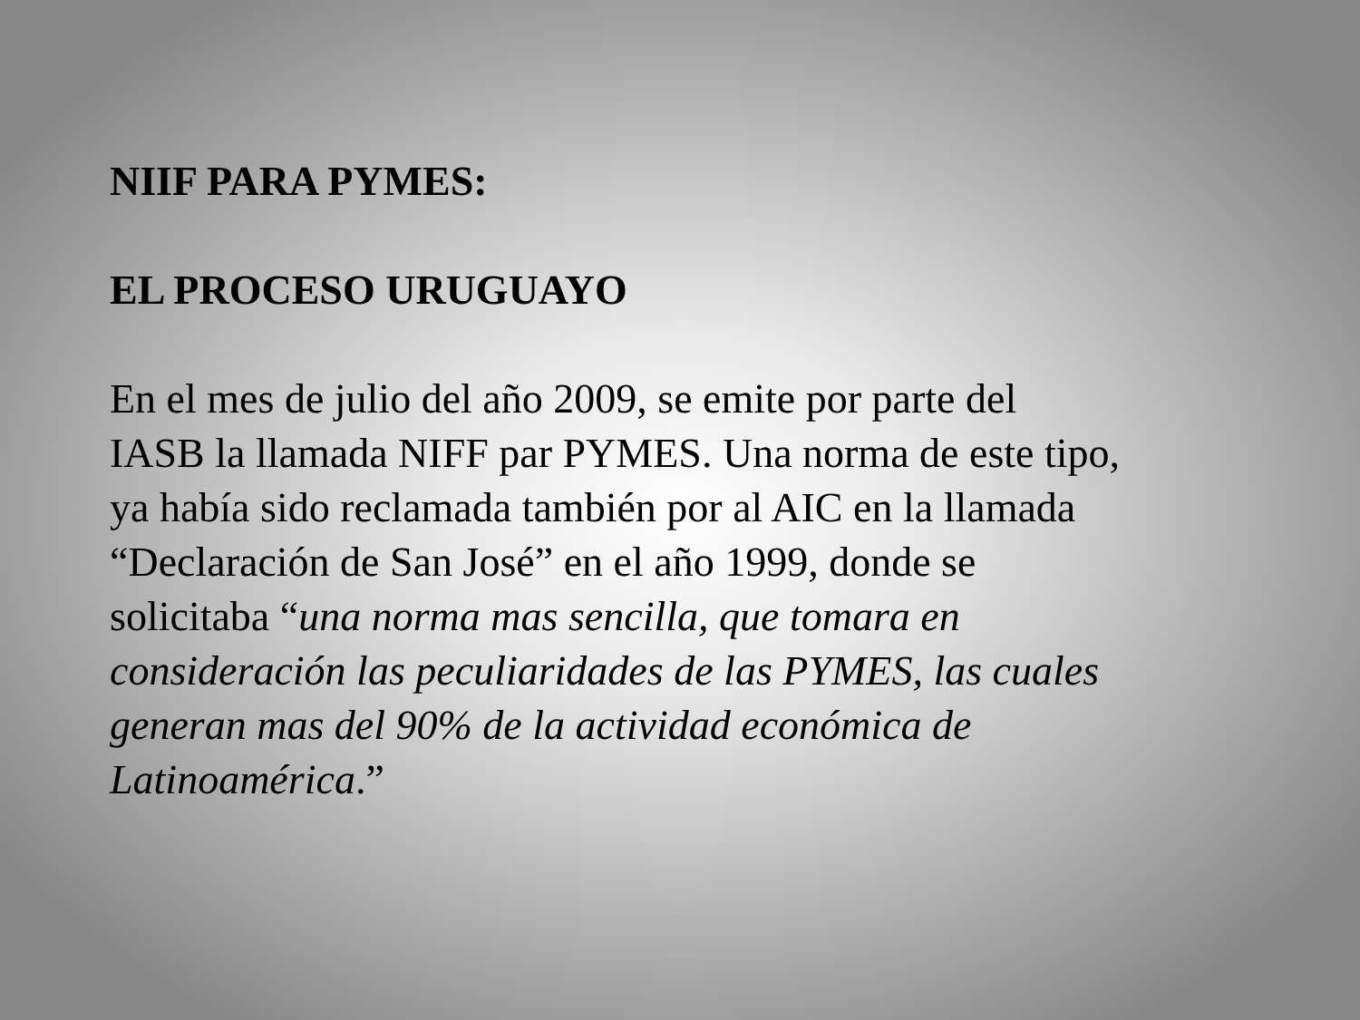NIIF PARA PYMES:
EL PROCESO URUGUAYO
En el mes de julio del año 2009, se emite por parte del
IASB la llamada NIFF par PYMES. Una norma de este tipo,
ya había sido reclamada también por al AIC en la llamada
“Declaración de San José” en el año 1999, donde se
solicitaba “una norma mas sencilla, que tomara en
consideración las peculiaridades de las PYMES, las cuales
generan mas del 90% de la actividad económica de
Latinoamérica.”